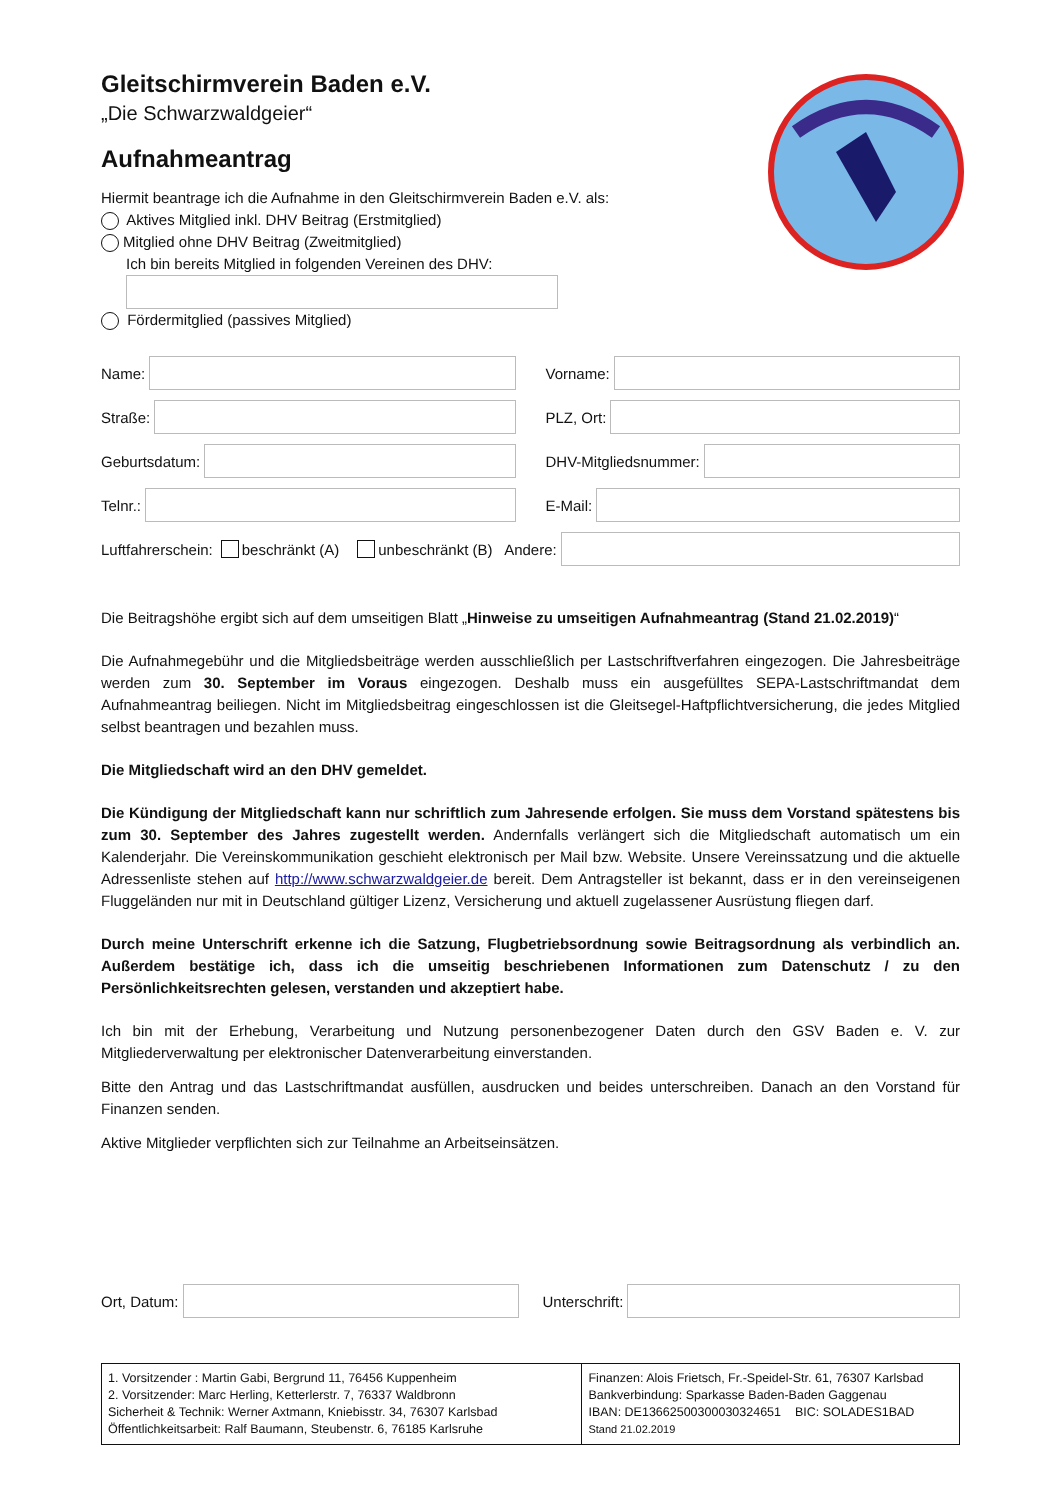Gleitschirmverein Baden e.V.
„Die Schwarzwaldgeier“
Aufnahmeantrag
Hiermit beantrage ich die Aufnahme in den Gleitschirmverein Baden e.V. als:
Aktives Mitglied inkl. DHV Beitrag (Erstmitglied)
Mitglied ohne DHV Beitrag (Zweitmitglied)
Ich bin bereits Mitglied in folgenden Vereinen des DHV:
Fördermitglied (passives Mitglied)
Name: Vorname:
Straße: PLZ, Ort:
Geburtsdatum: DHV-Mitgliedsnummer:
Telnr.: E-Mail:
Luftfahrerschein: beschränkt (A) unbeschränkt (B) Andere:
Die Beitragshöhe ergibt sich auf dem umseitigen Blatt „Hinweise zu umseitigen Aufnahmeantrag (Stand 21.02.2019)“
Die Aufnahmegebühr und die Mitgliedsbeiträge werden ausschließlich per Lastschriftverfahren eingezogen. Die Jahresbeiträge werden zum 30. September im Voraus eingezogen. Deshalb muss ein ausgefülltes SEPA-Lastschriftmandat dem Aufnahmeantrag beiliegen. Nicht im Mitgliedsbeitrag eingeschlossen ist die Gleitsegel-Haftpflichtversicherung, die jedes Mitglied selbst beantragen und bezahlen muss.
Die Mitgliedschaft wird an den DHV gemeldet.
Die Kündigung der Mitgliedschaft kann nur schriftlich zum Jahresende erfolgen. Sie muss dem Vorstand spätestens bis zum 30. September des Jahres zugestellt werden. Andernfalls verlängert sich die Mitgliedschaft automatisch um ein Kalenderjahr. Die Vereinskommunikation geschieht elektronisch per Mail bzw. Website. Unsere Vereinssatzung und die aktuelle Adressenliste stehen auf http://www.schwarzwaldgeier.de bereit. Dem Antragsteller ist bekannt, dass er in den vereinseigenen Fluggeländen nur mit in Deutschland gültiger Lizenz, Versicherung und aktuell zugelassener Ausrüstung fliegen darf.
Durch meine Unterschrift erkenne ich die Satzung, Flugbetriebsordnung sowie Beitragsordnung als verbindlich an. Außerdem bestätige ich, dass ich die umseitig beschriebenen Informationen zum Datenschutz / zu den Persönlichkeitsrechten gelesen, verstanden und akzeptiert habe.
Ich bin mit der Erhebung, Verarbeitung und Nutzung personenbezogener Daten durch den GSV Baden e. V. zur Mitgliederverwaltung per elektronischer Datenverarbeitung einverstanden.
Bitte den Antrag und das Lastschriftmandat ausfüllen, ausdrucken und beides unterschreiben. Danach an den Vorstand für Finanzen senden.
Aktive Mitglieder verpflichten sich zur Teilnahme an Arbeitseinsätzen.
Ort, Datum: Unterschrift:
| 1. Vorsitzender : Martin Gabi, Bergrund 11, 76456 Kuppenheim 2. Vorsitzender: Marc Herling, Ketterlerstr. 7, 76337 Waldbronn Sicherheit & Technik: Werner Axtmann, Kniebisstr. 34, 76307 Karlsbad Öffentlichkeitsarbeit: Ralf Baumann, Steubenstr. 6, 76185 Karlsruhe | Finanzen: Alois Frietsch, Fr.-Speidel-Str. 61, 76307 Karlsbad Bankverbindung: Sparkasse Baden-Baden Gaggenau IBAN: DE13662500300030324651 BIC: SOLADES1BAD Stand 21.02.2019 |